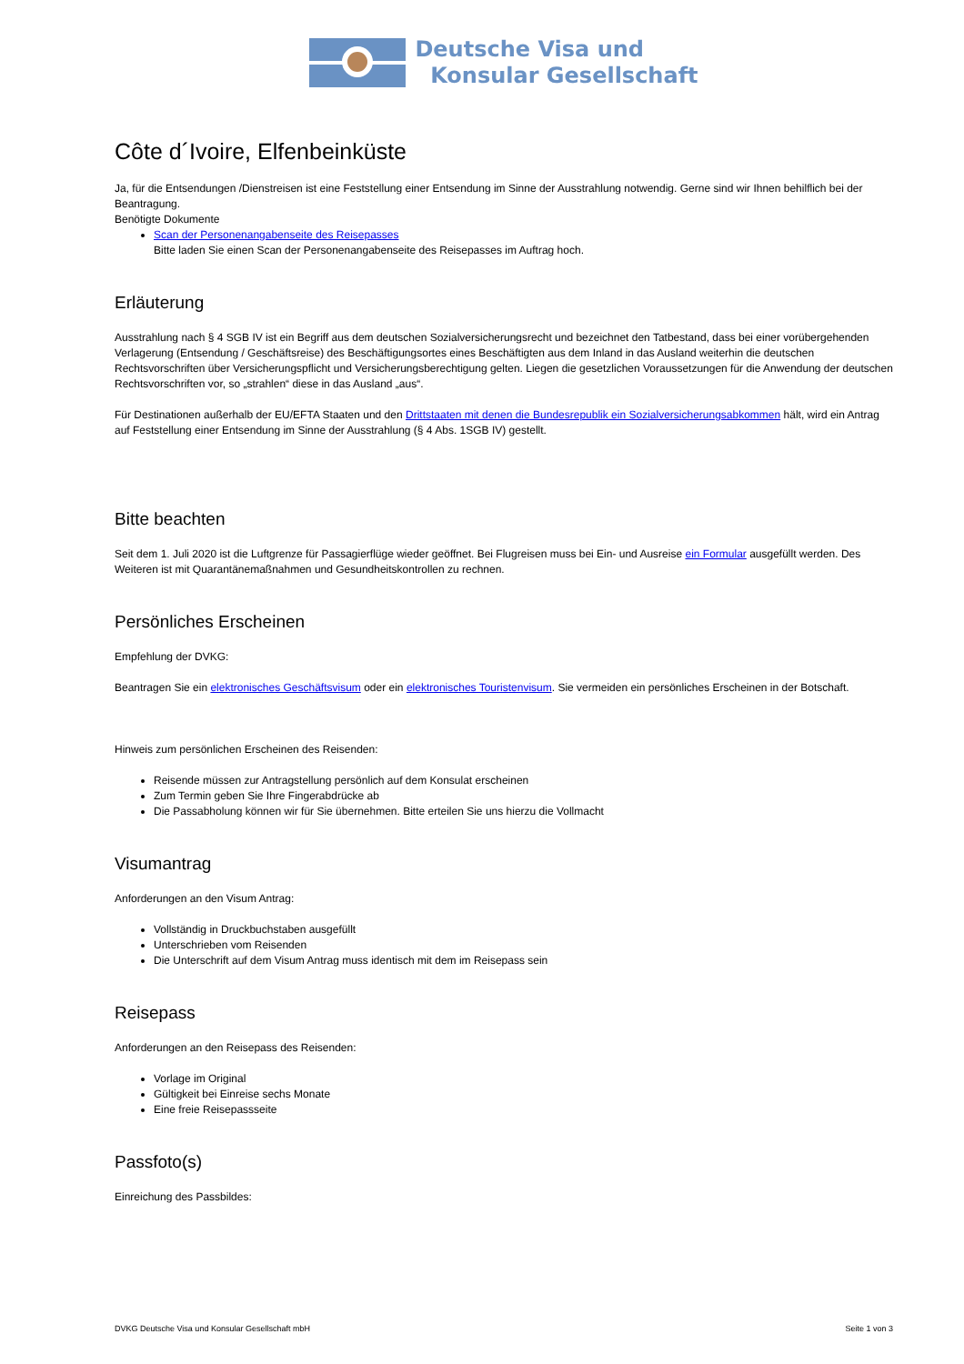Deutsche Visa und
Konsular Gesellschaft
Côte d´Ivoire, Elfenbeinküste
Ja, für die Entsendungen /Dienstreisen ist eine Feststellung einer Entsendung im Sinne der Ausstrahlung notwendig. Gerne sind wir Ihnen behilflich bei der Beantragung.
Benötigte Dokumente
Scan der Personenangabenseite des Reisepasses
Bitte laden Sie einen Scan der Personenangabenseite des Reisepasses im Auftrag hoch.
Erläuterung
Ausstrahlung nach § 4 SGB IV ist ein Begriff aus dem deutschen Sozialversicherungsrecht und bezeichnet den Tatbestand, dass bei einer vorübergehenden Verlagerung (Entsendung / Geschäftsreise) des Beschäftigungsortes eines Beschäftigten aus dem Inland in das Ausland weiterhin die deutschen Rechtsvorschriften über Versicherungspflicht und Versicherungsberechtigung gelten. Liegen die gesetzlichen Voraussetzungen für die Anwendung der deutschen Rechtsvorschriften vor, so „strahlen“ diese in das Ausland „aus“.
Für Destinationen außerhalb der EU/EFTA Staaten und den Drittstaaten mit denen die Bundesrepublik ein Sozialversicherungsabkommen hält, wird ein Antrag auf Feststellung einer Entsendung im Sinne der Ausstrahlung (§ 4 Abs. 1SGB IV) gestellt.
Bitte beachten
Seit dem 1. Juli 2020 ist die Luftgrenze für Passagierflüge wieder geöffnet. Bei Flugreisen muss bei Ein- und Ausreise ein Formular ausgefüllt werden. Des Weiteren ist mit Quarantänemaßnahmen und Gesundheitskontrollen zu rechnen.
Persönliches Erscheinen
Empfehlung der DVKG:
Beantragen Sie ein elektronisches Geschäftsvisum oder ein elektronisches Touristenvisum. Sie vermeiden ein persönliches Erscheinen in der Botschaft.
Hinweis zum persönlichen Erscheinen des Reisenden:
Reisende müssen zur Antragstellung persönlich auf dem Konsulat erscheinen
Zum Termin geben Sie Ihre Fingerabdrücke ab
Die Passabholung können wir für Sie übernehmen. Bitte erteilen Sie uns hierzu die Vollmacht
Visumantrag
Anforderungen an den Visum Antrag:
Vollständig in Druckbuchstaben ausgefüllt
Unterschrieben vom Reisenden
Die Unterschrift auf dem Visum Antrag muss identisch mit dem im Reisepass sein
Reisepass
Anforderungen an den Reisepass des Reisenden:
Vorlage im Original
Gültigkeit bei Einreise sechs Monate
Eine freie Reisepassseite
Passfoto(s)
Einreichung des Passbildes:
DVKG Deutsche Visa und Konsular Gesellschaft mbH Seite 1 von 3